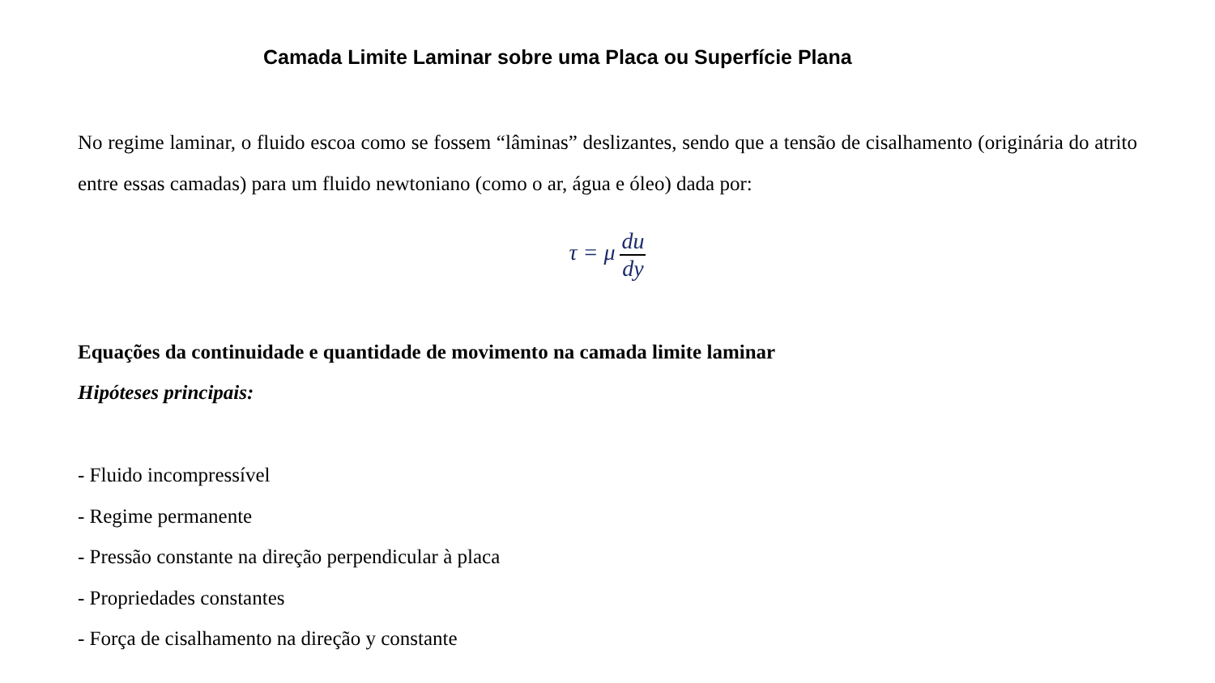Camada Limite Laminar sobre uma Placa ou Superfície Plana
No regime laminar, o fluido escoa como se fossem “lâminas” deslizantes, sendo que a tensão de cisalhamento (originária do atrito entre essas camadas) para um fluido newtoniano (como o ar, água e óleo) dada por:
τ = μ du dy
Equações da continuidade e quantidade de movimento na camada limite laminar
Hipóteses principais:
- Fluido incompressível
- Regime permanente
- Pressão constante na direção perpendicular à placa
- Propriedades constantes
- Força de cisalhamento na direção y constante